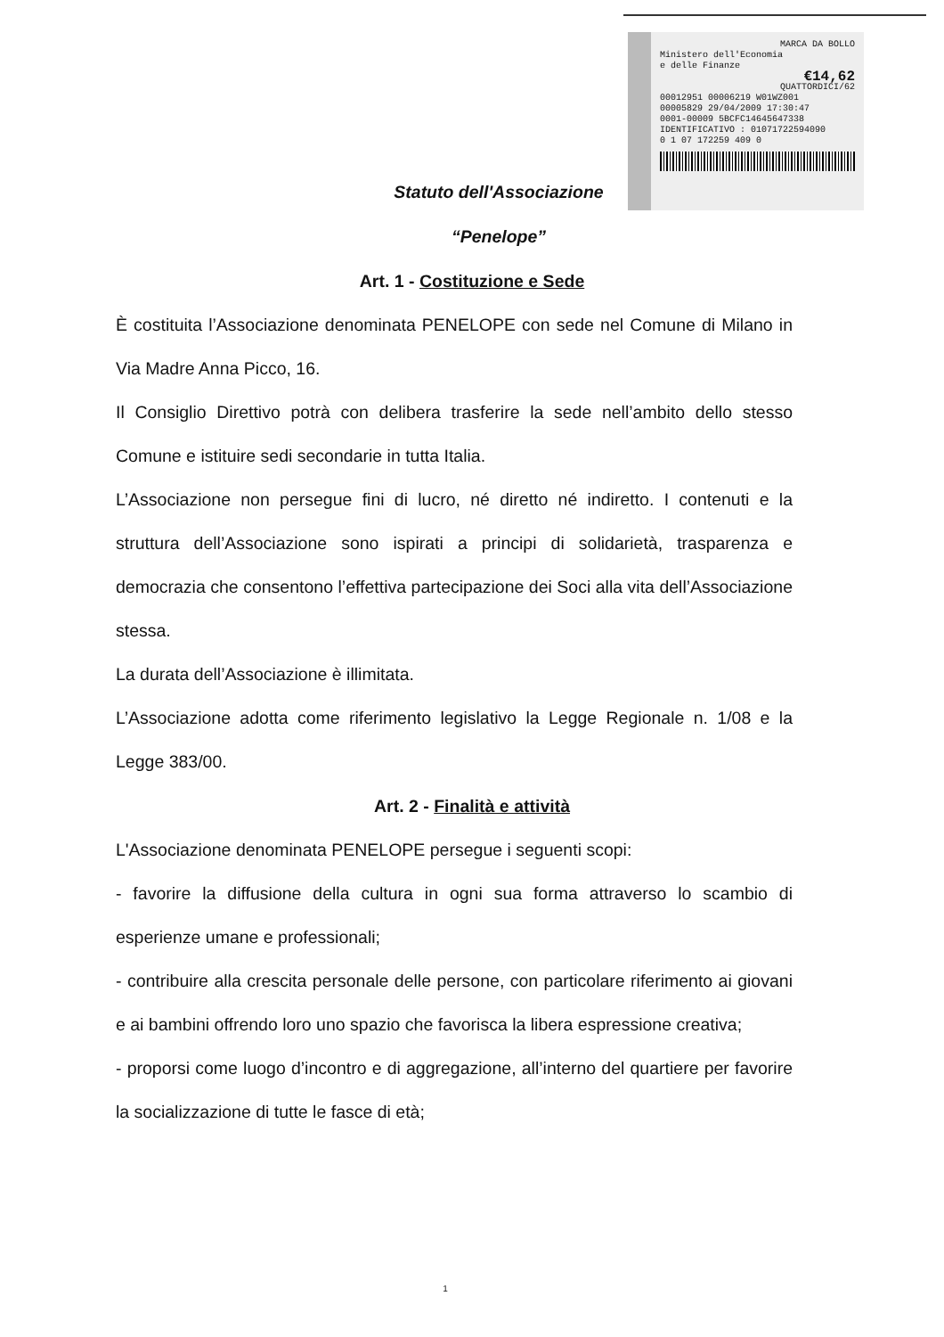MARCA DA BOLLO
Ministero dell'Economia
e delle Finanze
€14,62
QUATTORDICI/62
00012951 00006219 W01WZ001
00005829 29/04/2009 17:30:47
0001-00009 5BCFC14645647338
IDENTIFICATIVO : 01071722594090
0 1 07 172259 409 0
Statuto dell'Associazione
“Penelope”
Art. 1 - Costituzione e Sede
È costituita l’Associazione denominata PENELOPE con sede nel Comune di Milano in Via Madre Anna Picco, 16.
Il Consiglio Direttivo potrà con delibera trasferire la sede nell’ambito dello stesso Comune e istituire sedi secondarie in tutta Italia.
L’Associazione non persegue fini di lucro, né diretto né indiretto. I contenuti e la struttura dell’Associazione sono ispirati a principi di solidarietà, trasparenza e democrazia che consentono l’effettiva partecipazione dei Soci alla vita dell’Associazione stessa.
La durata dell’Associazione è illimitata.
L’Associazione adotta come riferimento legislativo la Legge Regionale n. 1/08 e la Legge 383/00.
Art. 2 - Finalità e attività
L'Associazione denominata PENELOPE persegue i seguenti scopi:
- favorire la diffusione della cultura in ogni sua forma attraverso lo scambio di esperienze umane e professionali;
- contribuire alla crescita personale delle persone, con particolare riferimento ai giovani e ai bambini offrendo loro uno spazio che favorisca la libera espressione creativa;
- proporsi come luogo d’incontro e di aggregazione, all’interno del quartiere per favorire la socializzazione di tutte le fasce di età;
1